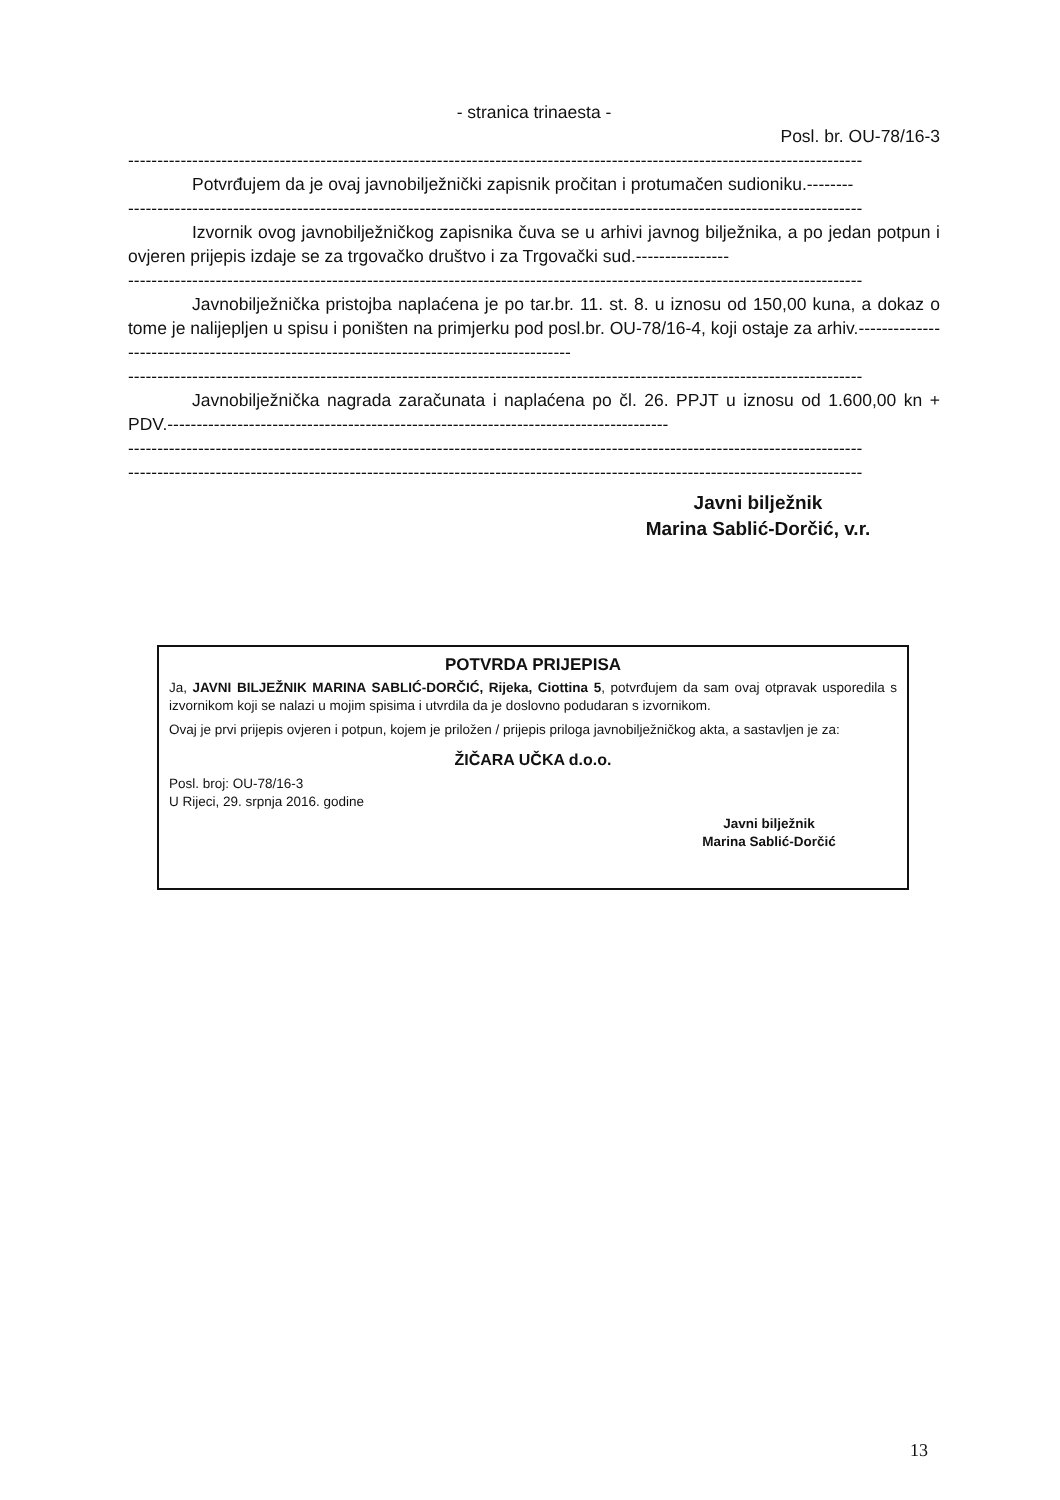- stranica trinaesta -
Posl. br. OU-78/16-3
------------------------------------------------------------------------------------------------------------------------------
Potvrđujem da je ovaj javnobilježnički zapisnik pročitan i protumačen sudioniku.--------
------------------------------------------------------------------------------------------------------------------------------
Izvornik ovog javnobilježničkog zapisnika čuva se u arhivi javnog bilježnika, a po jedan potpun i ovjeren prijepis izdaje se za trgovačko društvo i za Trgovački sud.----------------
------------------------------------------------------------------------------------------------------------------------------
Javnobilježnička pristojba naplaćena je po tar.br. 11. st. 8. u iznosu od 150,00 kuna, a dokaz o tome je nalijepljen u spisu i poništen na primjerku pod posl.br. OU-78/16-4, koji ostaje za arhiv.------------------------------------------------------------------------------------------
------------------------------------------------------------------------------------------------------------------------------
Javnobilježnička nagrada zaračunata i naplaćena po čl. 26. PPJT u iznosu od 1.600,00 kn + PDV.--------------------------------------------------------------------------------------
------------------------------------------------------------------------------------------------------------------------------
------------------------------------------------------------------------------------------------------------------------------
Javni bilježnik
Marina Sablić-Dorčić, v.r.
POTVRDA PRIJEPISA
Ja, JAVNI BILJEŽNIK MARINA SABLIĆ-DORČIĆ, Rijeka, Ciottina 5, potvrđujem da sam ovaj otpravak usporedila s izvornikom koji se nalazi u mojim spisima i utvrdila da je doslovno podudaran s izvornikom.
Ovaj je prvi prijepis ovjeren i potpun, kojem je priložen / prijepis priloga javnobilježničkog akta, a sastavljen je za:
ŽIČARA UČKA d.o.o.
Posl. broj: OU-78/16-3
U Rijeci, 29. srpnja 2016. godine
Javni bilježnik
Marina Sablić-Dorčić
13